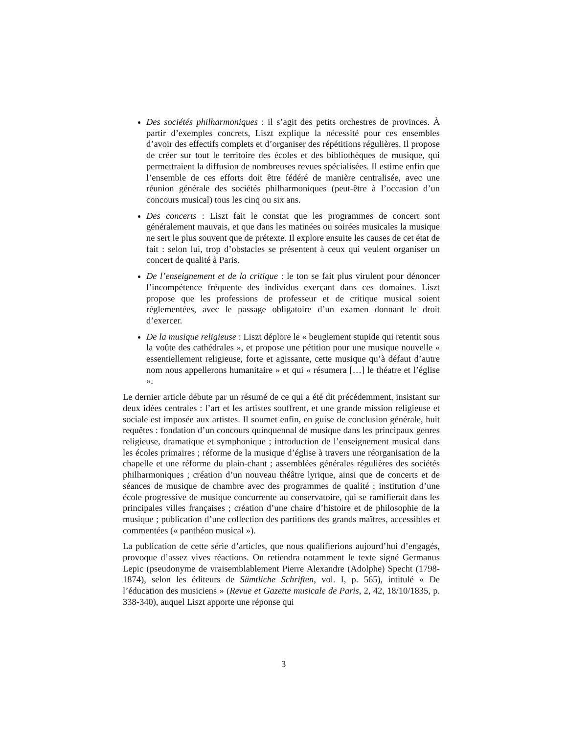Des sociétés philharmoniques : il s’agit des petits orchestres de provinces. À partir d’exemples concrets, Liszt explique la nécessité pour ces ensembles d’avoir des effectifs complets et d’organiser des répétitions régulières. Il propose de créer sur tout le territoire des écoles et des bibliothèques de musique, qui permettraient la diffusion de nombreuses revues spécialisées. Il estime enfin que l’ensemble de ces efforts doit être fédéré de manière centralisée, avec une réunion générale des sociétés philharmoniques (peut-être à l’occasion d’un concours musical) tous les cinq ou six ans.
Des concerts : Liszt fait le constat que les programmes de concert sont généralement mauvais, et que dans les matinées ou soirées musicales la musique ne sert le plus souvent que de prétexte. Il explore ensuite les causes de cet état de fait : selon lui, trop d’obstacles se présentent à ceux qui veulent organiser un concert de qualité à Paris.
De l’enseignement et de la critique : le ton se fait plus virulent pour dénoncer l’incompétence fréquente des individus exerçant dans ces domaines. Liszt propose que les professions de professeur et de critique musical soient réglementées, avec le passage obligatoire d’un examen donnant le droit d’exercer.
De la musique religieuse : Liszt déplore le « beuglement stupide qui retentit sous la voûte des cathédrales », et propose une pétition pour une musique nouvelle « essentiellement religieuse, forte et agissante, cette musique qu’à défaut d’autre nom nous appellerons humanitaire » et qui « résumera […] le théatre et l’église ».
Le dernier article débute par un résumé de ce qui a été dit précédemment, insistant sur deux idées centrales : l’art et les artistes souffrent, et une grande mission religieuse et sociale est imposée aux artistes. Il soumet enfin, en guise de conclusion générale, huit requêtes : fondation d’un concours quinquennal de musique dans les principaux genres religieuse, dramatique et symphonique ; introduction de l’enseignement musical dans les écoles primaires ; réforme de la musique d’église à travers une réorganisation de la chapelle et une réforme du plain-chant ; assemblées générales régulières des sociétés philharmoniques ; création d’un nouveau théâtre lyrique, ainsi que de concerts et de séances de musique de chambre avec des programmes de qualité ; institution d’une école progressive de musique concurrente au conservatoire, qui se ramifierait dans les principales villes françaises ; création d’une chaire d’histoire et de philosophie de la musique ; publication d’une collection des partitions des grands maîtres, accessibles et commentées (« panthéon musical »).
La publication de cette série d’articles, que nous qualifierions aujourd’hui d’engagés, provoque d’assez vives réactions. On retiendra notamment le texte signé Germanus Lepic (pseudonyme de vraisemblablement Pierre Alexandre (Adolphe) Specht (1798-1874), selon les éditeurs de Sämtliche Schriften, vol. I, p. 565), intitulé « De l’éducation des musiciens » (Revue et Gazette musicale de Paris, 2, 42, 18/10/1835, p. 338-340), auquel Liszt apporte une réponse qui
3